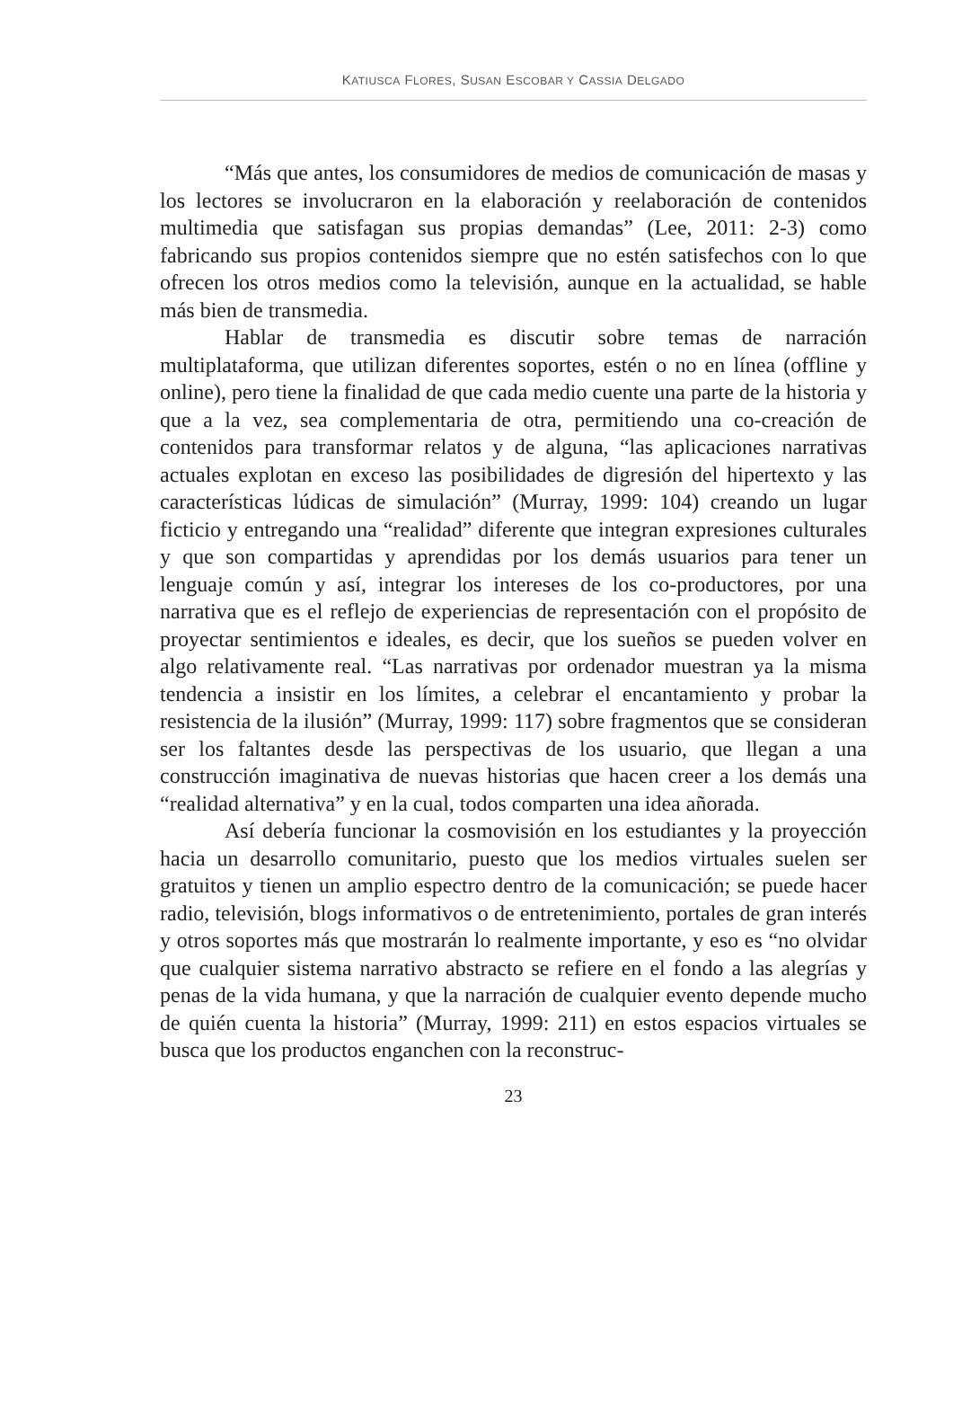KATIUSCA FLORES, SUSAN ESCOBAR Y CASSIA DELGADO
“Más que antes, los consumidores de medios de comunicación de masas y los lectores se involucraron en la elaboración y reelaboración de contenidos multimedia que satisfagan sus propias demandas” (Lee, 2011: 2-3) como fabricando sus propios contenidos siempre que no estén satisfechos con lo que ofrecen los otros medios como la televisión, aunque en la actualidad, se hable más bien de transmedia.
Hablar de transmedia es discutir sobre temas de narración multiplataforma, que utilizan diferentes soportes, estén o no en línea (offline y online), pero tiene la finalidad de que cada medio cuente una parte de la historia y que a la vez, sea complementaria de otra, permitiendo una co-creación de contenidos para transformar relatos y de alguna, “las aplicaciones narrativas actuales explotan en exceso las posibilidades de digresión del hipertexto y las características lúdicas de simulación” (Murray, 1999: 104) creando un lugar ficticio y entregando una “realidad” diferente que integran expresiones culturales y que son compartidas y aprendidas por los demás usuarios para tener un lenguaje común y así, integrar los intereses de los co-productores, por una narrativa que es el reflejo de experiencias de representación con el propósito de proyectar sentimientos e ideales, es decir, que los sueños se pueden volver en algo relativamente real. “Las narrativas por ordenador muestran ya la misma tendencia a insistir en los límites, a celebrar el encantamiento y probar la resistencia de la ilusión” (Murray, 1999: 117) sobre fragmentos que se consideran ser los faltantes desde las perspectivas de los usuario, que llegan a una construcción imaginativa de nuevas historias que hacen creer a los demás una “realidad alternativa” y en la cual, todos comparten una idea añorada.
Así debería funcionar la cosmovisión en los estudiantes y la proyección hacia un desarrollo comunitario, puesto que los medios virtuales suelen ser gratuitos y tienen un amplio espectro dentro de la comunicación; se puede hacer radio, televisión, blogs informativos o de entretenimiento, portales de gran interés y otros soportes más que mostrarán lo realmente importante, y eso es “no olvidar que cualquier sistema narrativo abstracto se refiere en el fondo a las alegrías y penas de la vida humana, y que la narración de cualquier evento depende mucho de quién cuenta la historia” (Murray, 1999: 211) en estos espacios virtuales se busca que los productos enganchen con la reconstruc-
23